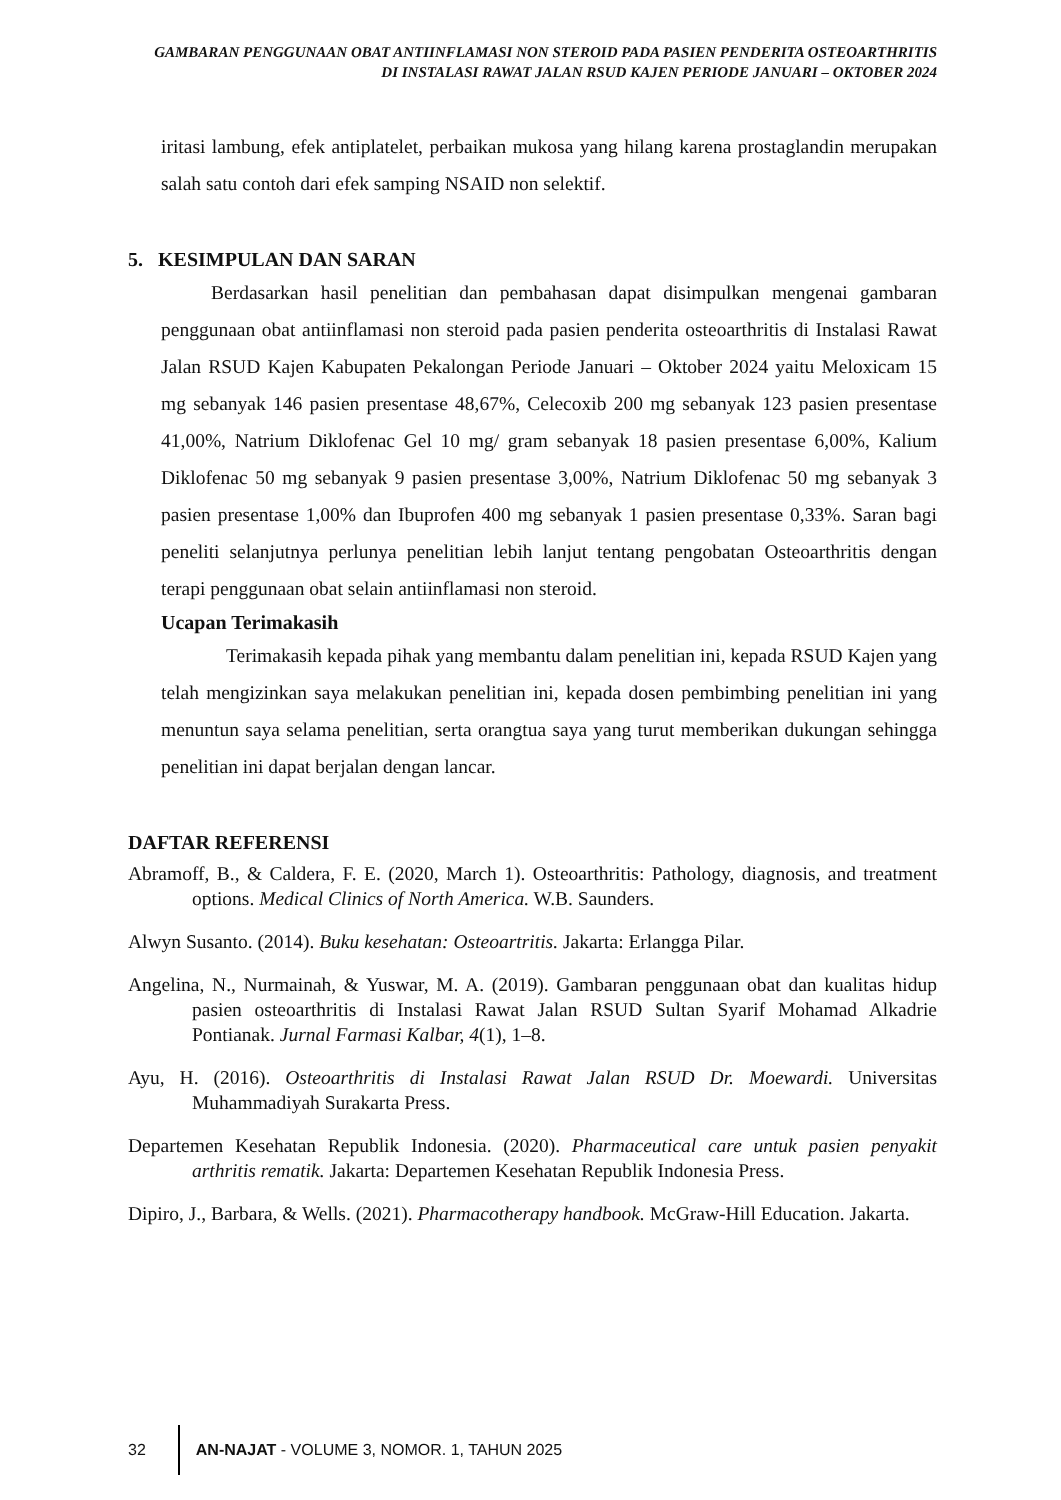GAMBARAN PENGGUNAAN OBAT ANTIINFLAMASI NON STEROID PADA PASIEN PENDERITA OSTEOARTHRITIS DI INSTALASI RAWAT JALAN RSUD KAJEN PERIODE JANUARI – OKTOBER 2024
iritasi lambung, efek antiplatelet, perbaikan mukosa yang hilang karena prostaglandin merupakan salah satu contoh dari efek samping NSAID non selektif.
5. KESIMPULAN DAN SARAN
Berdasarkan hasil penelitian dan pembahasan dapat disimpulkan mengenai gambaran penggunaan obat antiinflamasi non steroid pada pasien penderita osteoarthritis di Instalasi Rawat Jalan RSUD Kajen Kabupaten Pekalongan Periode Januari – Oktober 2024 yaitu Meloxicam 15 mg sebanyak 146 pasien presentase 48,67%, Celecoxib 200 mg sebanyak 123 pasien presentase 41,00%, Natrium Diklofenac Gel 10 mg/ gram sebanyak 18 pasien presentase 6,00%, Kalium Diklofenac 50 mg sebanyak 9 pasien presentase 3,00%, Natrium Diklofenac 50 mg sebanyak 3 pasien presentase 1,00% dan Ibuprofen 400 mg sebanyak 1 pasien presentase 0,33%. Saran bagi peneliti selanjutnya perlunya penelitian lebih lanjut tentang pengobatan Osteoarthritis dengan terapi penggunaan obat selain antiinflamasi non steroid.
Ucapan Terimakasih
Terimakasih kepada pihak yang membantu dalam penelitian ini, kepada RSUD Kajen yang telah mengizinkan saya melakukan penelitian ini, kepada dosen pembimbing penelitian ini yang menuntun saya selama penelitian, serta orangtua saya yang turut memberikan dukungan sehingga penelitian ini dapat berjalan dengan lancar.
DAFTAR REFERENSI
Abramoff, B., & Caldera, F. E. (2020, March 1). Osteoarthritis: Pathology, diagnosis, and treatment options. Medical Clinics of North America. W.B. Saunders.
Alwyn Susanto. (2014). Buku kesehatan: Osteoartritis. Jakarta: Erlangga Pilar.
Angelina, N., Nurmainah, & Yuswar, M. A. (2019). Gambaran penggunaan obat dan kualitas hidup pasien osteoarthritis di Instalasi Rawat Jalan RSUD Sultan Syarif Mohamad Alkadrie Pontianak. Jurnal Farmasi Kalbar, 4(1), 1–8.
Ayu, H. (2016). Osteoarthritis di Instalasi Rawat Jalan RSUD Dr. Moewardi. Universitas Muhammadiyah Surakarta Press.
Departemen Kesehatan Republik Indonesia. (2020). Pharmaceutical care untuk pasien penyakit arthritis rematik. Jakarta: Departemen Kesehatan Republik Indonesia Press.
Dipiro, J., Barbara, & Wells. (2021). Pharmacotherapy handbook. McGraw-Hill Education. Jakarta.
32
AN-NAJAT - VOLUME 3, NOMOR. 1, TAHUN 2025